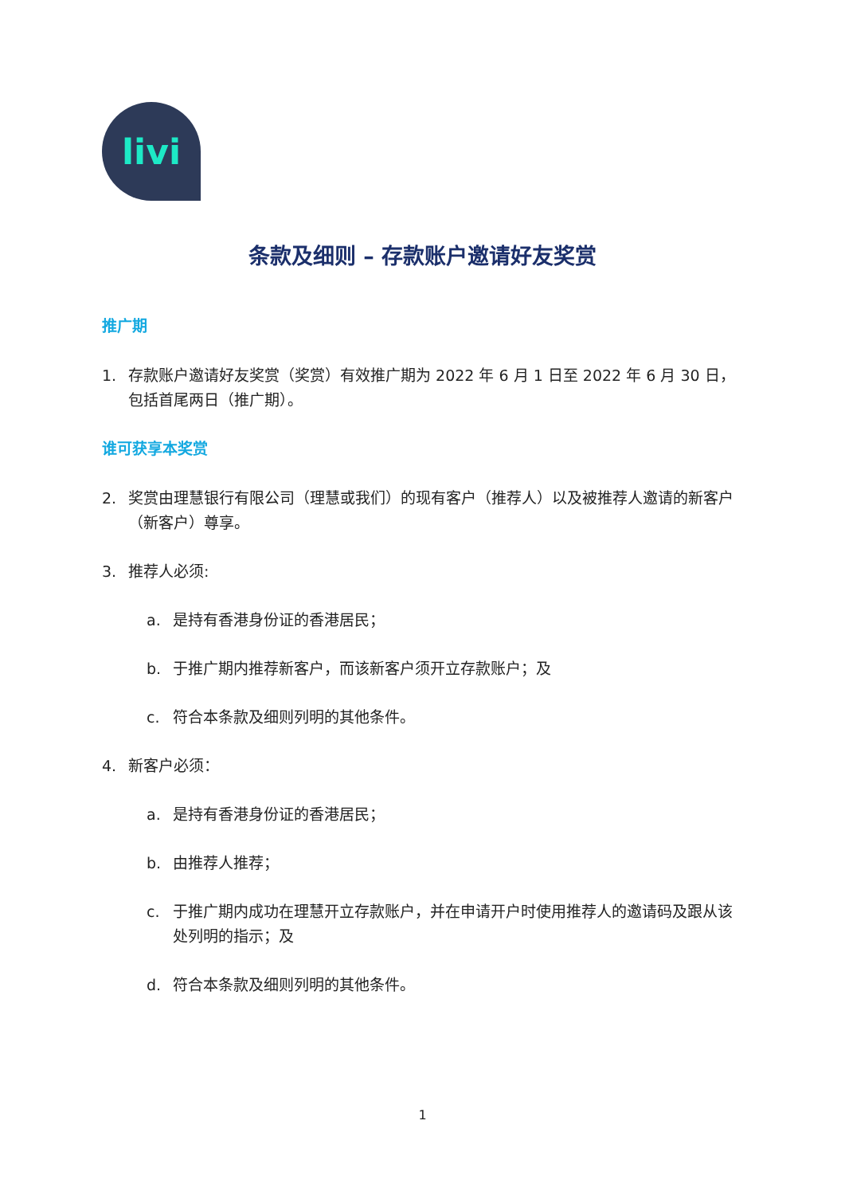livi
条款及细则 – 存款账户邀请好友奖赏
推广期
1. 存款账户邀请好友奖赏（奖赏）有效推广期为 2022 年 6 月 1 日至 2022 年 6 月 30 日，包括首尾两日（推广期）。
谁可获享本奖赏
2. 奖赏由理慧银行有限公司（理慧或我们）的现有客户（推荐人）以及被推荐人邀请的新客户（新客户）尊享。
3. 推荐人必须:
a. 是持有香港身份证的香港居民；
b. 于推广期内推荐新客户，而该新客户须开立存款账户；及
c. 符合本条款及细则列明的其他条件。
4. 新客户必须：
a. 是持有香港身份证的香港居民；
b. 由推荐人推荐；
c. 于推广期内成功在理慧开立存款账户，并在申请开户时使用推荐人的邀请码及跟从该处列明的指示；及
d. 符合本条款及细则列明的其他条件。
1